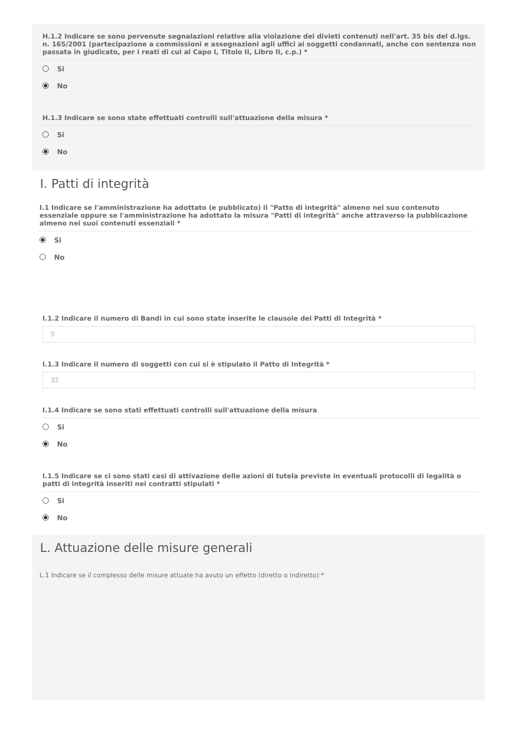H.1.2 Indicare se sono pervenute segnalazioni relative alla violazione dei divieti contenuti nell'art. 35 bis del d.lgs. n. 165/2001 (partecipazione a commissioni e assegnazioni agli uffici ai soggetti condannati, anche con sentenza non passata in giudicato, per i reati di cui al Capo I, Titolo II, Libro II, c.p.) *
Si
No
H.1.3 Indicare se sono state effettuati controlli sull'attuazione della misura *
Si
No
I. Patti di integrità
I.1 Indicare se l'amministrazione ha adottato (e pubblicato) il "Patto di integrità" almeno nel suo contenuto essenziale oppure se l'amministrazione ha adottato la misura "Patti di integrità" anche attraverso la pubblicazione almeno nei suoi contenuti essenziali *
Si
No
I.1.2 Indicare il numero di Bandi in cui sono state inserite le clausole dei Patti di Integrità *
0
I.1.3 Indicare il numero di soggetti con cui si è stipulato il Patto di Integrità *
32
I.1.4 Indicare se sono stati effettuati controlli sull'attuazione della misura
Si
No
I.1.5 Indicare se ci sono stati casi di attivazione delle azioni di tutela previste in eventuali protocolli di legalità o patti di integrità inseriti nei contratti stipulati *
Si
No
L. Attuazione delle misure generali
L.1 Indicare se il complesso delle misure attuate ha avuto un effetto (diretto o indiretto):*